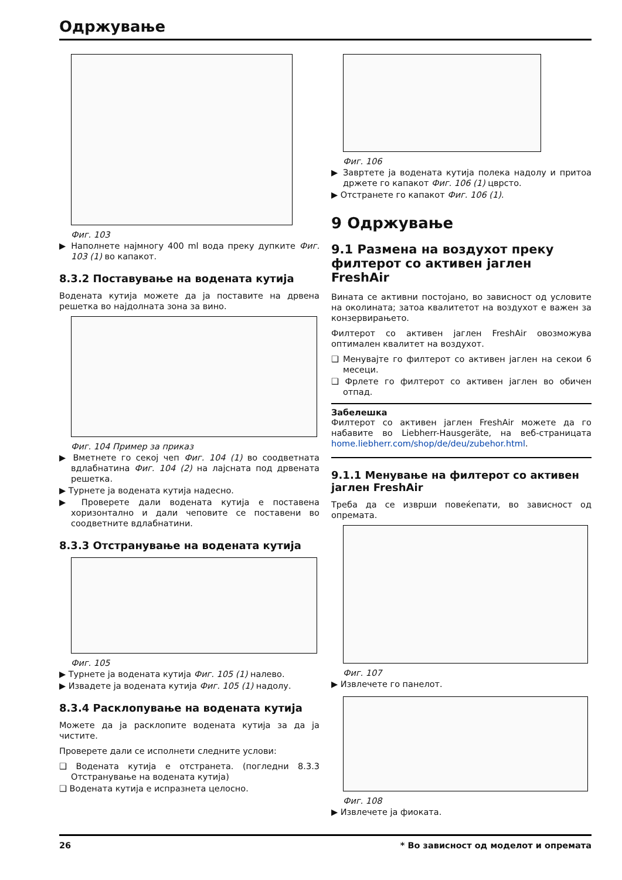Одржување
Фиг. 103
▶ Наполнете најмногу 400 ml вода преку дупките Фиг. 103 (1) во капакот.
8.3.2 Поставување на водената кутија
Водената кутија можете да ја поставите на дрвена решетка во најдолната зона за вино.
Фиг. 104 Пример за приказ
▶ Вметнете го секој чеп Фиг. 104 (1) во соодветната вдлабнатина Фиг. 104 (2) на лајсната под дрвената решетка.
▶ Турнете ја водената кутија надесно.
▶ Проверете дали водената кутија е поставена хоризонтално и дали чеповите се поставени во соодветните вдлабнатини.
8.3.3 Отстранување на водената кутија
Фиг. 105
▶ Турнете ја водената кутија Фиг. 105 (1) налево.
▶ Извадете ја водената кутија Фиг. 105 (1) надолу.
8.3.4 Расклопување на водената кутија
Можете да ја расклопите водената кутија за да ја чистите.
Проверете дали се исполнети следните услови:
❑ Водената кутија е отстранета. (погледни 8.3.3 Отстранување на водената кутија)
❑ Водената кутија е испразнета целосно.
Фиг. 106
▶ Завртете ја водената кутија полека надолу и притоа држете го капакот Фиг. 106 (1) цврсто.
▶ Отстранете го капакот Фиг. 106 (1).
9 Одржување
9.1 Размена на воздухот преку филтерот со активен јаглен FreshAir
Вината се активни постојано, во зависност од условите на околината; затоа квалитетот на воздухот е важен за конзервирањето.
Филтерот со активен јаглен FreshAir овозможува оптимален квалитет на воздухот.
❑ Менувајте го филтерот со активен јаглен на секои 6 месеци.
❑ Фрлете го филтерот со активен јаглен во обичен отпад.
Забелешка
Филтерот со активен јаглен FreshAir можете да го набавите во Liebherr-Hausgeräte, на веб-страницата home.liebherr.com/shop/de/deu/zubehor.html.
9.1.1 Менување на филтерот со активен јаглен FreshAir
Треба да се изврши повеќепати, во зависност од опремата.
Фиг. 107
▶ Извлечете го панелот.
Фиг. 108
▶ Извлечете ја фиоката.
26 * Во зависност од моделот и опремата